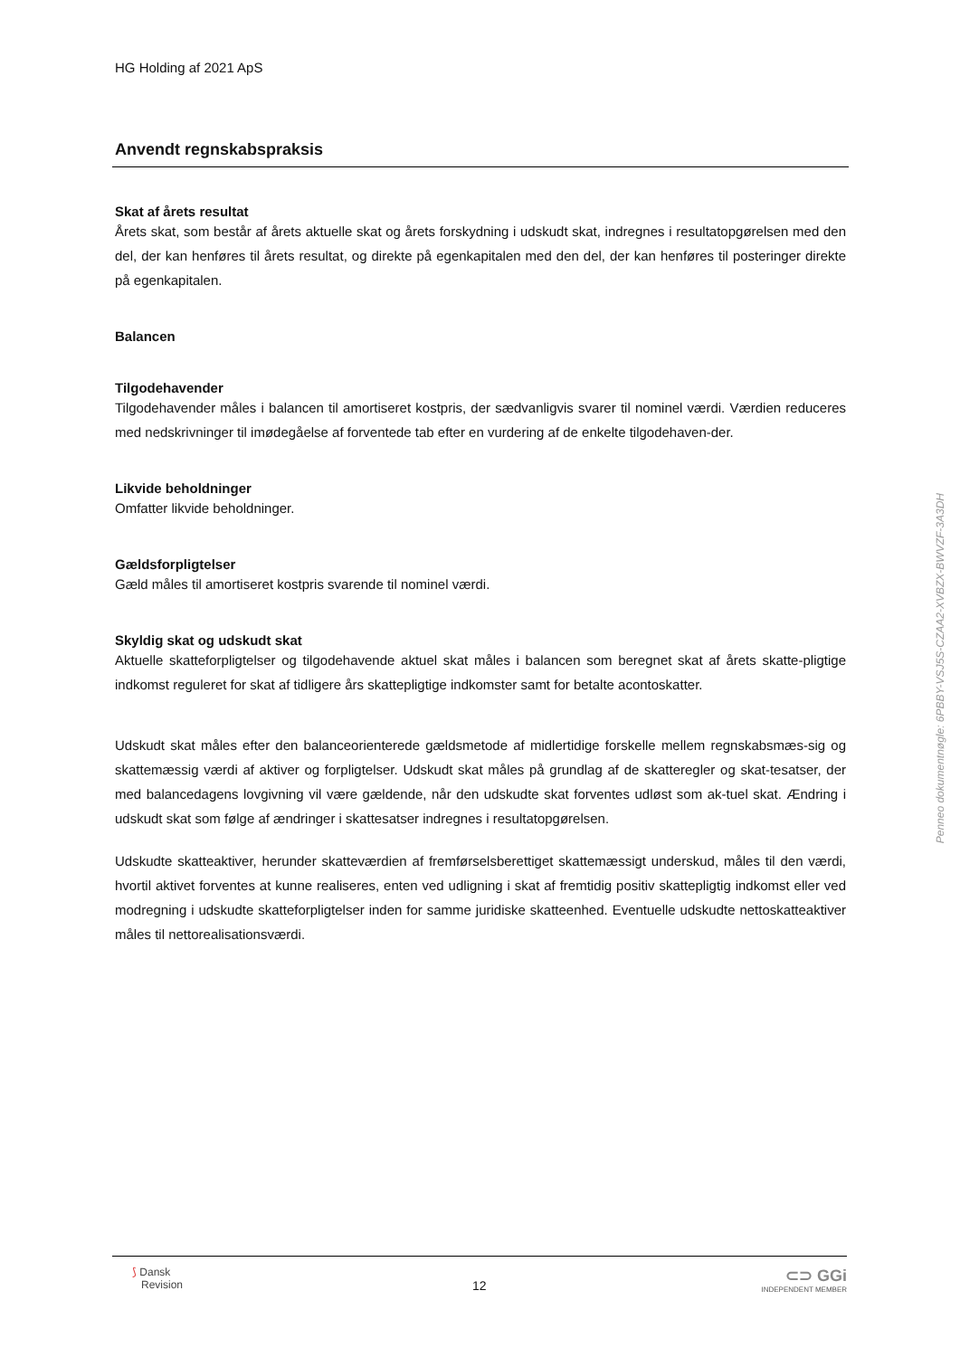HG Holding af 2021 ApS
Anvendt regnskabspraksis
Skat af årets resultat
Årets skat, som består af årets aktuelle skat og årets forskydning i udskudt skat, indregnes i resultatopgørelsen med den del, der kan henføres til årets resultat, og direkte på egenkapitalen med den del, der kan henføres til posteringer direkte på egenkapitalen.
Balancen
Tilgodehavender
Tilgodehavender måles i balancen til amortiseret kostpris, der sædvanligvis svarer til nominel værdi. Værdien reduceres med nedskrivninger til imødegåelse af forventede tab efter en vurdering af de enkelte tilgodehaven-der.
Likvide beholdninger
Omfatter likvide beholdninger.
Gældsforpligtelser
Gæld måles til amortiseret kostpris svarende til nominel værdi.
Skyldig skat og udskudt skat
Aktuelle skatteforpligtelser og tilgodehavende aktuel skat måles i balancen som beregnet skat af årets skatte-pligtige indkomst reguleret for skat af tidligere års skattepligtige indkomster samt for betalte acontoskatter.
Udskudt skat måles efter den balanceorienterede gældsmetode af midlertidige forskelle mellem regnskabsmæs-sig og skattemæssig værdi af aktiver og forpligtelser. Udskudt skat måles på grundlag af de skatteregler og skat-tesatser, der med balancedagens lovgivning vil være gældende, når den udskudte skat forventes udløst som ak-tuel skat. Ændring i udskudt skat som følge af ændringer i skattesatser indregnes i resultatopgørelsen.
Udskudte skatteaktiver, herunder skatteværdien af fremførselsberettiget skattemæssigt underskud, måles til den værdi, hvortil aktivet forventes at kunne realiseres, enten ved udligning i skat af fremtidig positiv skattepligtig indkomst eller ved modregning i udskudte skatteforpligtelser inden for samme juridiske skatteenhed. Eventuelle udskudte nettoskatteaktiver måles til nettorealisationsværdi.
Penneo dokumentnøgle: 6PBBY-VSJ5S-CZAA2-XVBZX-BWVZF-3A3DH
⟆ Dansk
Revision
12
⊂⊃ GGi
INDEPENDENT MEMBER